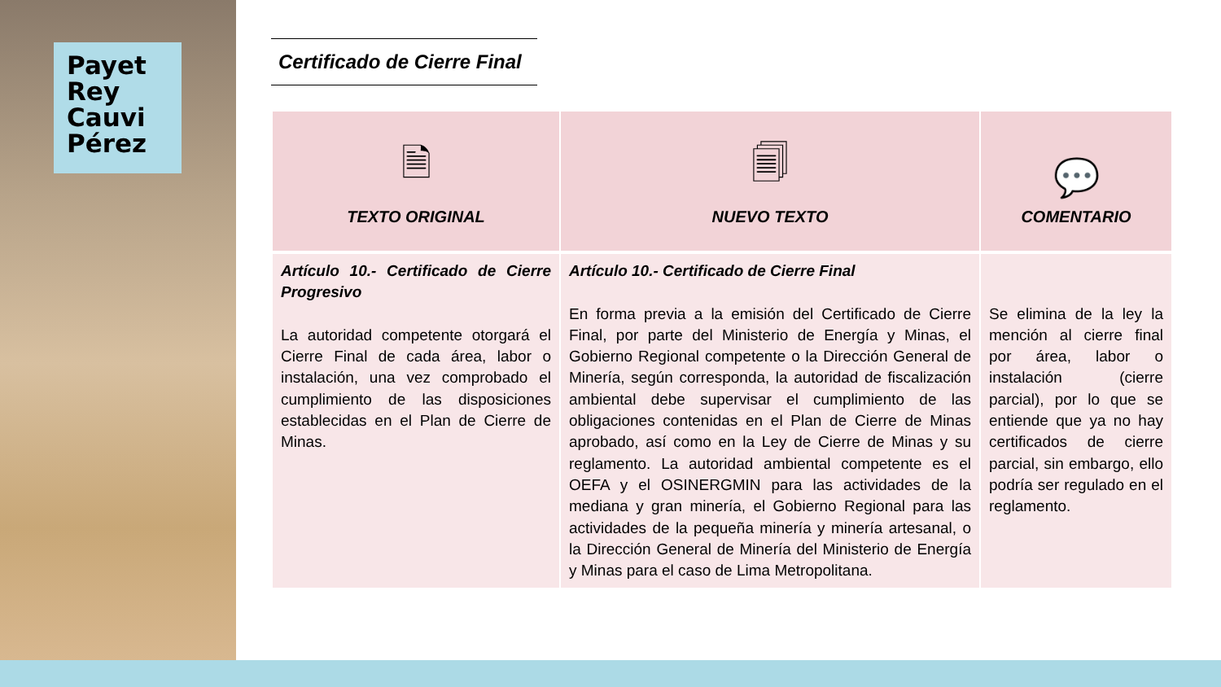Payet
Rey
Cauvi
Pérez
Certificado de Cierre Final
| 🗎 TEXTO ORIGINAL | 🗐 NUEVO TEXTO | 💬 COMENTARIO |
| --- | --- | --- |
| Artículo 10.- Certificado de Cierre Progresivo La autoridad competente otorgará el Cierre Final de cada área, labor o instalación, una vez comprobado el cumplimiento de las disposiciones establecidas en el Plan de Cierre de Minas. | Artículo 10.- Certificado de Cierre Final En forma previa a la emisión del Certificado de Cierre Final, por parte del Ministerio de Energía y Minas, el Gobierno Regional competente o la Dirección General de Minería, según corresponda, la autoridad de fiscalización ambiental debe supervisar el cumplimiento de las obligaciones contenidas en el Plan de Cierre de Minas aprobado, así como en la Ley de Cierre de Minas y su reglamento. La autoridad ambiental competente es el OEFA y el OSINERGMIN para las actividades de la mediana y gran minería, el Gobierno Regional para las actividades de la pequeña minería y minería artesanal, o la Dirección General de Minería del Ministerio de Energía y Minas para el caso de Lima Metropolitana. | Se elimina de la ley la mención al cierre final por área, labor o instalación (cierre parcial), por lo que se entiende que ya no hay certificados de cierre parcial, sin embargo, ello podría ser regulado en el reglamento. |